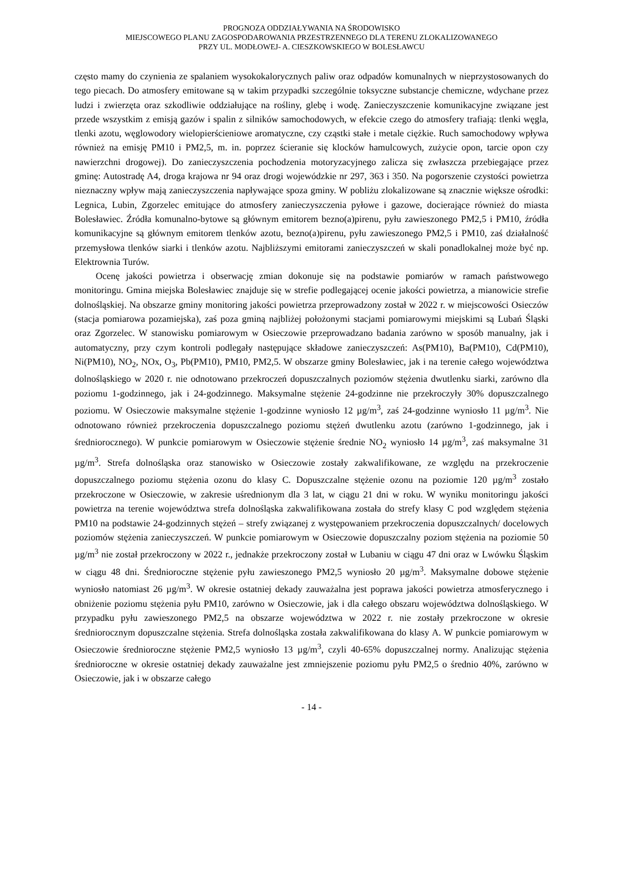PROGNOZA ODDZIAŁYWANIA NA ŚRODOWISKO
MIEJSCOWEGO PLANU ZAGOSPODAROWANIA PRZESTRZENNEGO DLA TERENU ZLOKALIZOWANEGO
PRZY UL. MODŁOWEJ- A. CIESZKOWSKIEGO W BOLESŁAWCU
często mamy do czynienia ze spalaniem wysokokalorycznych paliw oraz odpadów komunalnych w nieprzystosowanych do tego piecach. Do atmosfery emitowane są w takim przypadki szczególnie toksyczne substancje chemiczne, wdychane przez ludzi i zwierzęta oraz szkodliwie oddziałujące na rośliny, glebę i wodę. Zanieczyszczenie komunikacyjne związane jest przede wszystkim z emisją gazów i spalin z silników samochodowych, w efekcie czego do atmosfery trafiają: tlenki węgla, tlenki azotu, węglowodory wielopierścieniowe aromatyczne, czy cząstki stałe i metale ciężkie. Ruch samochodowy wpływa również na emisję PM10 i PM2,5, m. in. poprzez ścieranie się klocków hamulcowych, zużycie opon, tarcie opon czy nawierzchni drogowej). Do zanieczyszczenia pochodzenia motoryzacyjnego zalicza się zwłaszcza przebiegające przez gminę: Autostradę A4, droga krajowa nr 94 oraz drogi wojewódzkie nr 297, 363 i 350. Na pogorszenie czystości powietrza nieznaczny wpływ mają zanieczyszczenia napływające spoza gminy. W pobliżu zlokalizowane są znacznie większe ośrodki: Legnica, Lubin, Zgorzelec emitujące do atmosfery zanieczyszczenia pyłowe i gazowe, docierające również do miasta Bolesławiec. Źródła komunalno-bytowe są głównym emitorem bezno(a)pirenu, pyłu zawieszonego PM2,5 i PM10, źródła komunikacyjne są głównym emitorem tlenków azotu, bezno(a)pirenu, pyłu zawieszonego PM2,5 i PM10, zaś działalność przemysłowa tlenków siarki i tlenków azotu. Najbliższymi emitorami zanieczyszczeń w skali ponadlokalnej może być np. Elektrownia Turów.
Ocenę jakości powietrza i obserwację zmian dokonuje się na podstawie pomiarów w ramach państwowego monitoringu. Gmina miejska Bolesławiec znajduje się w strefie podlegającej ocenie jakości powietrza, a mianowicie strefie dolnośląskiej. Na obszarze gminy monitoring jakości powietrza przeprowadzony został w 2022 r. w miejscowości Osieczów (stacja pomiarowa pozamiejska), zaś poza gminą najbliżej położonymi stacjami pomiarowymi miejskimi są Lubań Śląski oraz Zgorzelec. W stanowisku pomiarowym w Osieczowie przeprowadzano badania zarówno w sposób manualny, jak i automatyczny, przy czym kontroli podlegały następujące składowe zanieczyszczeń: As(PM10), Ba(PM10), Cd(PM10), Ni(PM10), NO<sub>2</sub>, NOx, O<sub>3</sub>, Pb(PM10), PM10, PM2,5. W obszarze gminy Bolesławiec, jak i na terenie całego województwa dolnośląskiego w 2020 r. nie odnotowano przekroczeń dopuszczalnych poziomów stężenia dwutlenku siarki, zarówno dla poziomu 1-godzinnego, jak i 24-godzinnego. Maksymalne stężenie 24-godzinne nie przekroczyły 30% dopuszczalnego poziomu. W Osieczowie maksymalne stężenie 1-godzinne wyniosło 12 µg/m<sup>3</sup>, zaś 24-godzinne wyniosło 11 µg/m<sup>3</sup>. Nie odnotowano również przekroczenia dopuszczalnego poziomu stężeń dwutlenku azotu (zarówno 1-godzinnego, jak i średniorocznego). W punkcie pomiarowym w Osieczowie stężenie średnie NO<sub>2</sub> wyniosło 14 µg/m<sup>3</sup>, zaś maksymalne 31 µg/m<sup>3</sup>. Strefa dolnośląska oraz stanowisko w Osieczowie zostały zakwalifikowane, ze względu na przekroczenie dopuszczalnego poziomu stężenia ozonu do klasy C. Dopuszczalne stężenie ozonu na poziomie 120 µg/m<sup>3</sup> zostało przekroczone w Osieczowie, w zakresie uśrednionym dla 3 lat, w ciągu 21 dni w roku. W wyniku monitoringu jakości powietrza na terenie województwa strefa dolnośląska zakwalifikowana została do strefy klasy C pod względem stężenia PM10 na podstawie 24-godzinnych stężeń – strefy związanej z występowaniem przekroczenia dopuszczalnych/ docelowych poziomów stężenia zanieczyszczeń. W punkcie pomiarowym w Osieczowie dopuszczalny poziom stężenia na poziomie 50 µg/m<sup>3</sup> nie został przekroczony w 2022 r., jednakże przekroczony został w Lubaniu w ciągu 47 dni oraz w Lwówku Śląskim w ciągu 48 dni. Średnioroczne stężenie pyłu zawieszonego PM2,5 wyniosło 20 µg/m<sup>3</sup>. Maksymalne dobowe stężenie wyniosło natomiast 26 µg/m<sup>3</sup>. W okresie ostatniej dekady zauważalna jest poprawa jakości powietrza atmosferycznego i obniżenie poziomu stężenia pyłu PM10, zarówno w Osieczowie, jak i dla całego obszaru województwa dolnośląskiego. W przypadku pyłu zawieszonego PM2,5 na obszarze województwa w 2022 r. nie zostały przekroczone w okresie średniorocznym dopuszczalne stężenia. Strefa dolnośląska została zakwalifikowana do klasy A. W punkcie pomiarowym w Osieczowie średnioroczne stężenie PM2,5 wyniosło 13 µg/m<sup>3</sup>, czyli 40-65% dopuszczalnej normy. Analizując stężenia średnioroczne w okresie ostatniej dekady zauważalne jest zmniejszenie poziomu pyłu PM2,5 o średnio 40%, zarówno w Osieczowie, jak i w obszarze całego
- 14 -